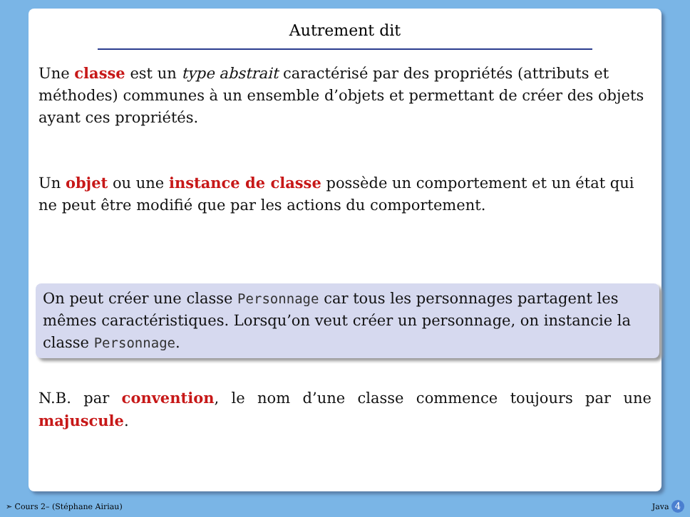Autrement dit
Une classe est un type abstrait caractérisé par des propriétés (attributs et méthodes) communes à un ensemble d’objets et permettant de créer des objets ayant ces propriétés.
Un objet ou une instance de classe possède un comportement et un état qui ne peut être modifié que par les actions du comportement.
On peut créer une classe Personnage car tous les personnages partagent les mêmes caractéristiques. Lorsqu’on veut créer un personnage, on instancie la classe Personnage.
N.B. par convention, le nom d’une classe commence toujours par une majuscule.
➣ Cours 2– (Stéphane Airiau) Java 4